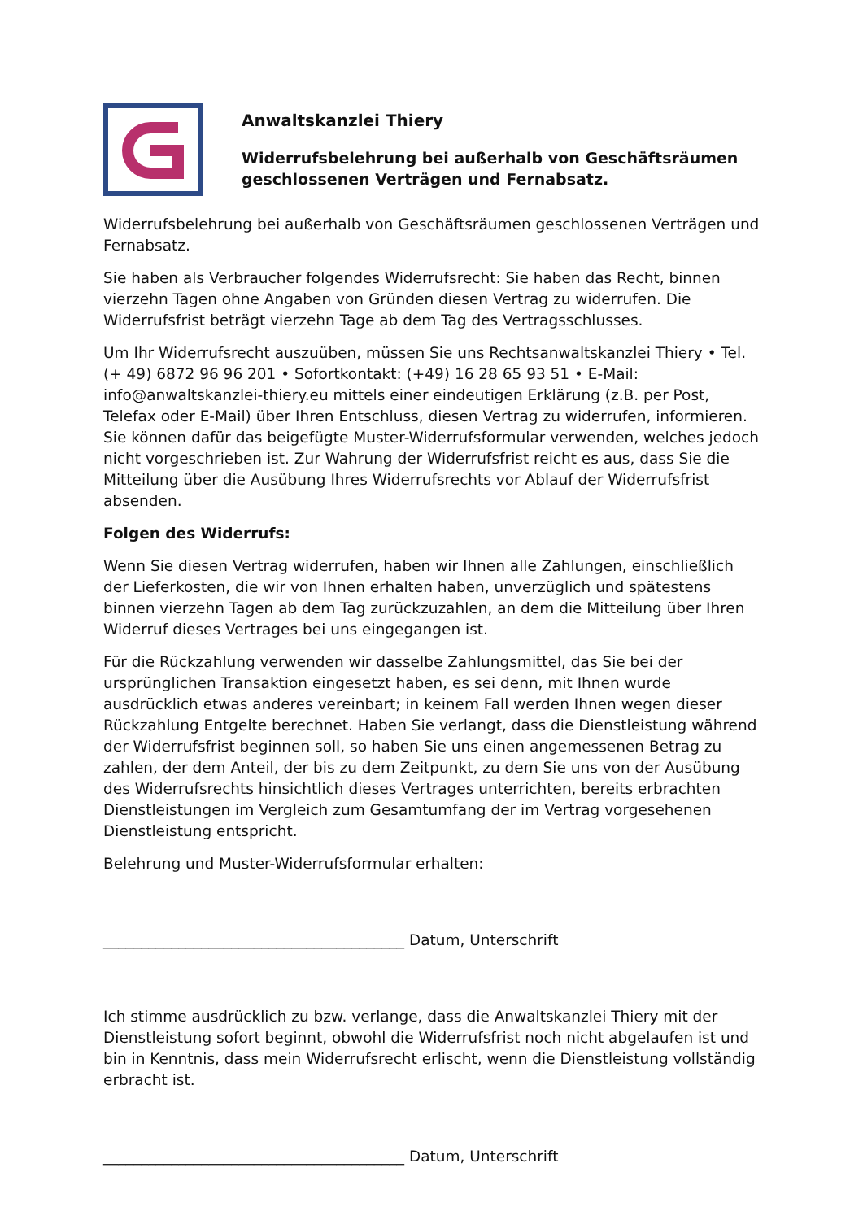Anwaltskanzlei Thiery
Widerrufsbelehrung bei außerhalb von Geschäftsräumen geschlossenen Verträgen und Fernabsatz.
Widerrufsbelehrung bei außerhalb von Geschäftsräumen geschlossenen Verträgen und Fernabsatz.
Sie haben als Verbraucher folgendes Widerrufsrecht: Sie haben das Recht, binnen vierzehn Tagen ohne Angaben von Gründen diesen Vertrag zu widerrufen. Die Widerrufsfrist beträgt vierzehn Tage ab dem Tag des Vertragsschlusses.
Um Ihr Widerrufsrecht auszuüben, müssen Sie uns Rechtsanwaltskanzlei Thiery • Tel. (+ 49) 6872 96 96 201 • Sofortkontakt: (+49) 16 28 65 93 51 • E-Mail: info@anwaltskanzlei-thiery.eu mittels einer eindeutigen Erklärung (z.B. per Post, Telefax oder E-Mail) über Ihren Entschluss, diesen Vertrag zu widerrufen, informieren. Sie können dafür das beigefügte Muster-Widerrufsformular verwenden, welches jedoch nicht vorgeschrieben ist. Zur Wahrung der Widerrufsfrist reicht es aus, dass Sie die Mitteilung über die Ausübung Ihres Widerrufsrechts vor Ablauf der Widerrufsfrist absenden.
Folgen des Widerrufs:
Wenn Sie diesen Vertrag widerrufen, haben wir Ihnen alle Zahlungen, einschließlich der Lieferkosten, die wir von Ihnen erhalten haben, unverzüglich und spätestens binnen vierzehn Tagen ab dem Tag zurückzuzahlen, an dem die Mitteilung über Ihren Widerruf dieses Vertrages bei uns eingegangen ist.
Für die Rückzahlung verwenden wir dasselbe Zahlungsmittel, das Sie bei der ursprünglichen Transaktion eingesetzt haben, es sei denn, mit Ihnen wurde ausdrücklich etwas anderes vereinbart; in keinem Fall werden Ihnen wegen dieser Rückzahlung Entgelte berechnet. Haben Sie verlangt, dass die Dienstleistung während der Widerrufsfrist beginnen soll, so haben Sie uns einen angemessenen Betrag zu zahlen, der dem Anteil, der bis zu dem Zeitpunkt, zu dem Sie uns von der Ausübung des Widerrufsrechts hinsichtlich dieses Vertrages unterrichten, bereits erbrachten Dienstleistungen im Vergleich zum Gesamtumfang der im Vertrag vorgesehenen Dienstleistung entspricht.
Belehrung und Muster-Widerrufsformular erhalten:
________________________________________ Datum, Unterschrift
Ich stimme ausdrücklich zu bzw. verlange, dass die Anwaltskanzlei Thiery mit der Dienstleistung sofort beginnt, obwohl die Widerrufsfrist noch nicht abgelaufen ist und bin in Kenntnis, dass mein Widerrufsrecht erlischt, wenn die Dienstleistung vollständig erbracht ist.
________________________________________ Datum, Unterschrift